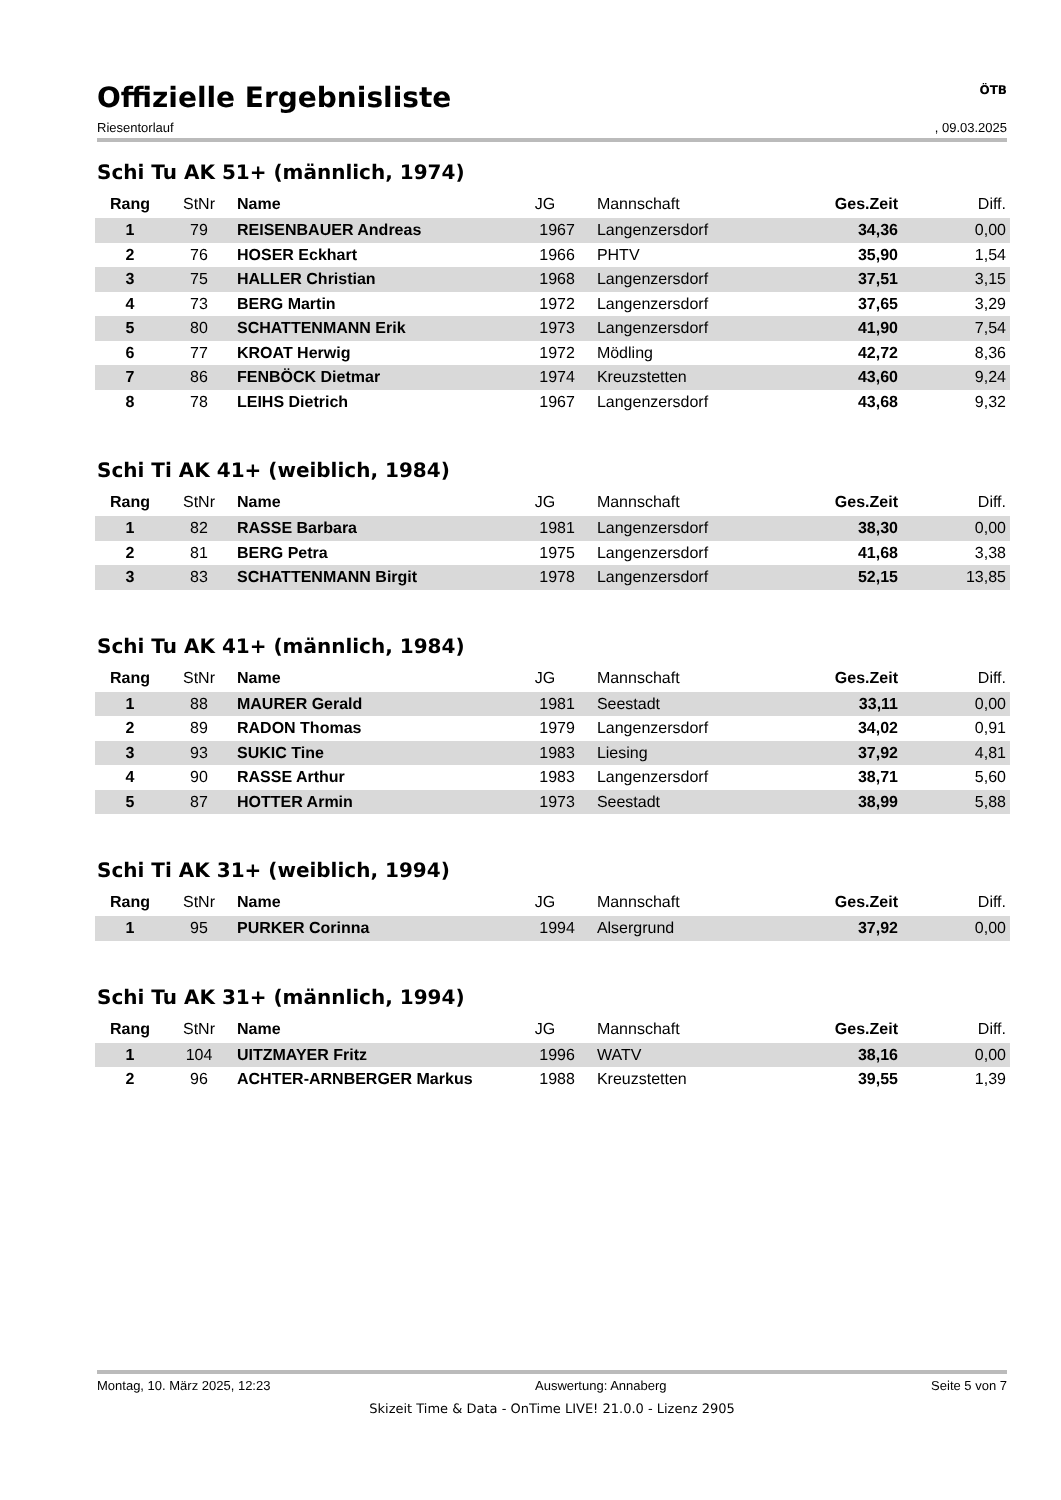Offizielle Ergebnisliste
ÖTB
Riesentorlauf, 09.03.2025
Schi Tu AK 51+ (männlich, 1974)
| Rang | StNr | Name | JG | Mannschaft | Ges.Zeit | Diff. |
| --- | --- | --- | --- | --- | --- | --- |
| 1 | 79 | REISENBAUER Andreas | 1967 | Langenzersdorf | 34,36 | 0,00 |
| 2 | 76 | HOSER Eckhart | 1966 | PHTV | 35,90 | 1,54 |
| 3 | 75 | HALLER Christian | 1968 | Langenzersdorf | 37,51 | 3,15 |
| 4 | 73 | BERG Martin | 1972 | Langenzersdorf | 37,65 | 3,29 |
| 5 | 80 | SCHATTENMANN Erik | 1973 | Langenzersdorf | 41,90 | 7,54 |
| 6 | 77 | KROAT Herwig | 1972 | Mödling | 42,72 | 8,36 |
| 7 | 86 | FENBÖCK Dietmar | 1974 | Kreuzstetten | 43,60 | 9,24 |
| 8 | 78 | LEIHS Dietrich | 1967 | Langenzersdorf | 43,68 | 9,32 |
Schi Ti AK 41+ (weiblich, 1984)
| Rang | StNr | Name | JG | Mannschaft | Ges.Zeit | Diff. |
| --- | --- | --- | --- | --- | --- | --- |
| 1 | 82 | RASSE Barbara | 1981 | Langenzersdorf | 38,30 | 0,00 |
| 2 | 81 | BERG Petra | 1975 | Langenzersdorf | 41,68 | 3,38 |
| 3 | 83 | SCHATTENMANN Birgit | 1978 | Langenzersdorf | 52,15 | 13,85 |
Schi Tu AK 41+ (männlich, 1984)
| Rang | StNr | Name | JG | Mannschaft | Ges.Zeit | Diff. |
| --- | --- | --- | --- | --- | --- | --- |
| 1 | 88 | MAURER Gerald | 1981 | Seestadt | 33,11 | 0,00 |
| 2 | 89 | RADON Thomas | 1979 | Langenzersdorf | 34,02 | 0,91 |
| 3 | 93 | SUKIC Tine | 1983 | Liesing | 37,92 | 4,81 |
| 4 | 90 | RASSE Arthur | 1983 | Langenzersdorf | 38,71 | 5,60 |
| 5 | 87 | HOTTER Armin | 1973 | Seestadt | 38,99 | 5,88 |
Schi Ti AK 31+ (weiblich, 1994)
| Rang | StNr | Name | JG | Mannschaft | Ges.Zeit | Diff. |
| --- | --- | --- | --- | --- | --- | --- |
| 1 | 95 | PURKER Corinna | 1994 | Alsergrund | 37,92 | 0,00 |
Schi Tu AK 31+ (männlich, 1994)
| Rang | StNr | Name | JG | Mannschaft | Ges.Zeit | Diff. |
| --- | --- | --- | --- | --- | --- | --- |
| 1 | 104 | UITZMAYER Fritz | 1996 | WATV | 38,16 | 0,00 |
| 2 | 96 | ACHTER-ARNBERGER Markus | 1988 | Kreuzstetten | 39,55 | 1,39 |
Montag, 10. März 2025, 12:23 Auswertung: Annaberg Seite 5 von 7
Skizeit Time & Data - OnTime LIVE! 21.0.0 - Lizenz 2905